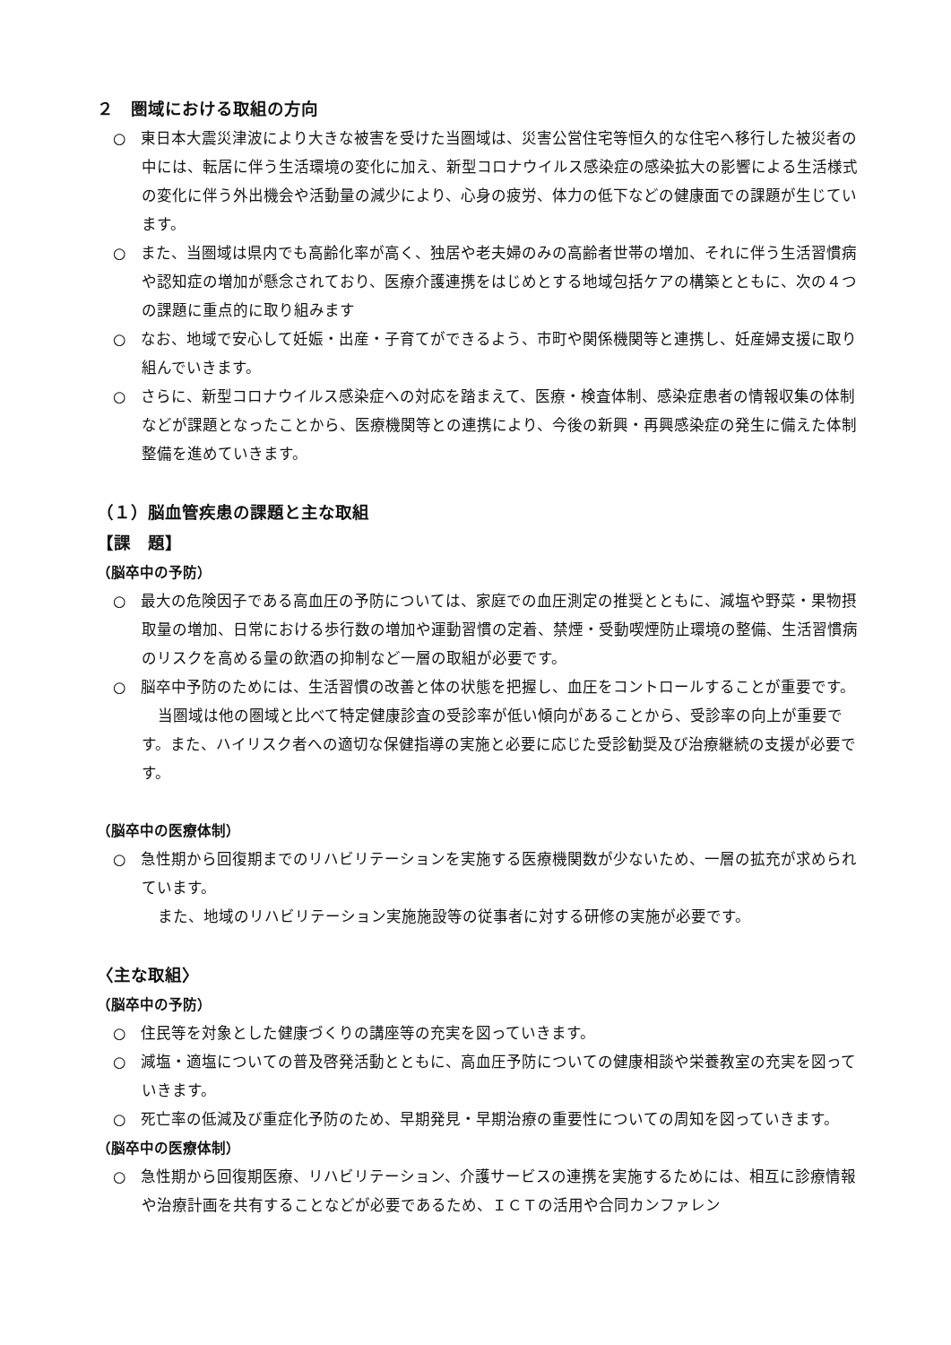２　圏域における取組の方向
○　東日本大震災津波により大きな被害を受けた当圏域は、災害公営住宅等恒久的な住宅へ移行した被災者の中には、転居に伴う生活環境の変化に加え、新型コロナウイルス感染症の感染拡大の影響による生活様式の変化に伴う外出機会や活動量の減少により、心身の疲労、体力の低下などの健康面での課題が生じています。
○　また、当圏域は県内でも高齢化率が高く、独居や老夫婦のみの高齢者世帯の増加、それに伴う生活習慣病や認知症の増加が懸念されており、医療介護連携をはじめとする地域包括ケアの構築とともに、次の４つの課題に重点的に取り組みます
○　なお、地域で安心して妊娠・出産・子育てができるよう、市町や関係機関等と連携し、妊産婦支援に取り組んでいきます。
○　さらに、新型コロナウイルス感染症への対応を踏まえて、医療・検査体制、感染症患者の情報収集の体制などが課題となったことから、医療機関等との連携により、今後の新興・再興感染症の発生に備えた体制整備を進めていきます。
（１）脳血管疾患の課題と主な取組
【課　題】
（脳卒中の予防）
○　最大の危険因子である高血圧の予防については、家庭での血圧測定の推奨とともに、減塩や野菜・果物摂取量の増加、日常における歩行数の増加や運動習慣の定着、禁煙・受動喫煙防止環境の整備、生活習慣病のリスクを高める量の飲酒の抑制など一層の取組が必要です。
○　脳卒中予防のためには、生活習慣の改善と体の状態を把握し、血圧をコントロールすることが重要です。
当圏域は他の圏域と比べて特定健康診査の受診率が低い傾向があることから、受診率の向上が重要です。また、ハイリスク者への適切な保健指導の実施と必要に応じた受診勧奨及び治療継続の支援が必要です。
（脳卒中の医療体制）
○　急性期から回復期までのリハビリテーションを実施する医療機関数が少ないため、一層の拡充が求められています。
また、地域のリハビリテーション実施施設等の従事者に対する研修の実施が必要です。
〈主な取組〉
（脳卒中の予防）
○　住民等を対象とした健康づくりの講座等の充実を図っていきます。
○　減塩・適塩についての普及啓発活動とともに、高血圧予防についての健康相談や栄養教室の充実を図っていきます。
○　死亡率の低減及び重症化予防のため、早期発見・早期治療の重要性についての周知を図っていきます。
（脳卒中の医療体制）
○　急性期から回復期医療、リハビリテーション、介護サービスの連携を実施するためには、相互に診療情報や治療計画を共有することなどが必要であるため、ＩＣＴの活用や合同カンファレン